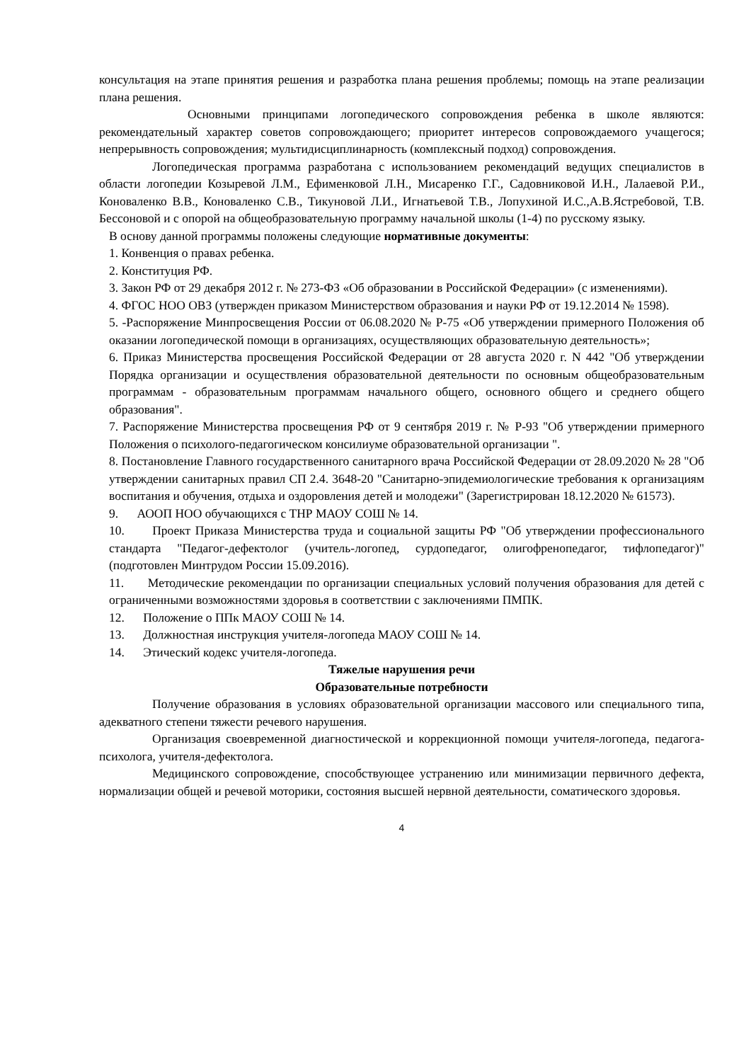консультация на этапе принятия решения и разработка плана решения проблемы; помощь на этапе реализации плана решения.
Основными принципами логопедического сопровождения ребенка в школе являются: рекомендательный характер советов сопровождающего; приоритет интересов сопровождаемого учащегося; непрерывность сопровождения; мультидисциплинарность (комплексный подход) сопровождения.
Логопедическая программа разработана с использованием рекомендаций ведущих специалистов в области логопедии Козыревой Л.М., Ефименковой Л.Н., Мисаренко Г.Г., Садовниковой И.Н., Лалаевой Р.И., Коноваленко В.В., Коноваленко С.В., Тикуновой Л.И., Игнатьевой Т.В., Лопухиной И.С.,А.В.Ястребовой, Т.В. Бессоновой и с опорой на общеобразовательную программу начальной школы (1-4) по русскому языку.
В основу данной программы положены следующие нормативные документы:
1. Конвенция о правах ребенка.
2. Конституция РФ.
3. Закон РФ от 29 декабря 2012 г. № 273-ФЗ «Об образовании в Российской Федерации» (с изменениями).
4. ФГОС НОО ОВЗ (утвержден приказом Министерством образования и науки РФ от 19.12.2014 № 1598).
5. -Распоряжение Минпросвещения России от 06.08.2020 № Р-75 «Об утверждении примерного Положения об оказании логопедической помощи в организациях, осуществляющих образовательную деятельность»;
6. Приказ Министерства просвещения Российской Федерации от 28 августа 2020 г. N 442 "Об утверждении Порядка организации и осуществления образовательной деятельности по основным общеобразовательным программам - образовательным программам начального общего, основного общего и среднего общего образования".
7. Распоряжение Министерства просвещения РФ от 9 сентября 2019 г. № Р-93 "Об утверждении примерного Положения о психолого-педагогическом консилиуме образовательной организации ".
8. Постановление Главного государственного санитарного врача Российской Федерации от 28.09.2020 № 28 "Об утверждении санитарных правил СП 2.4. 3648-20 "Санитарно-эпидемиологические требования к организациям воспитания и обучения, отдыха и оздоровления детей и молодежи" (Зарегистрирован 18.12.2020 № 61573).
9. АООП НОО обучающихся с ТНР МАОУ СОШ № 14.
10. Проект Приказа Министерства труда и социальной защиты РФ "Об утверждении профессионального стандарта "Педагог-дефектолог (учитель-логопед, сурдопедагог, олигофренопедагог, тифлопедагог)" (подготовлен Минтрудом России 15.09.2016).
11. Методические рекомендации по организации специальных условий получения образования для детей с ограниченными возможностями здоровья в соответствии с заключениями ПМПК.
12. Положение о ППк МАОУ СОШ № 14.
13. Должностная инструкция учителя-логопеда МАОУ СОШ № 14.
14. Этический кодекс учителя-логопеда.
Тяжелые нарушения речи
Образовательные потребности
Получение образования в условиях образовательной организации массового или специального типа, адекватного степени тяжести речевого нарушения.
Организация своевременной диагностической и коррекционной помощи учителя-логопеда, педагога-психолога, учителя-дефектолога.
Медицинского сопровождение, способствующее устранению или минимизации первичного дефекта, нормализации общей и речевой моторики, состояния высшей нервной деятельности, соматического здоровья.
4